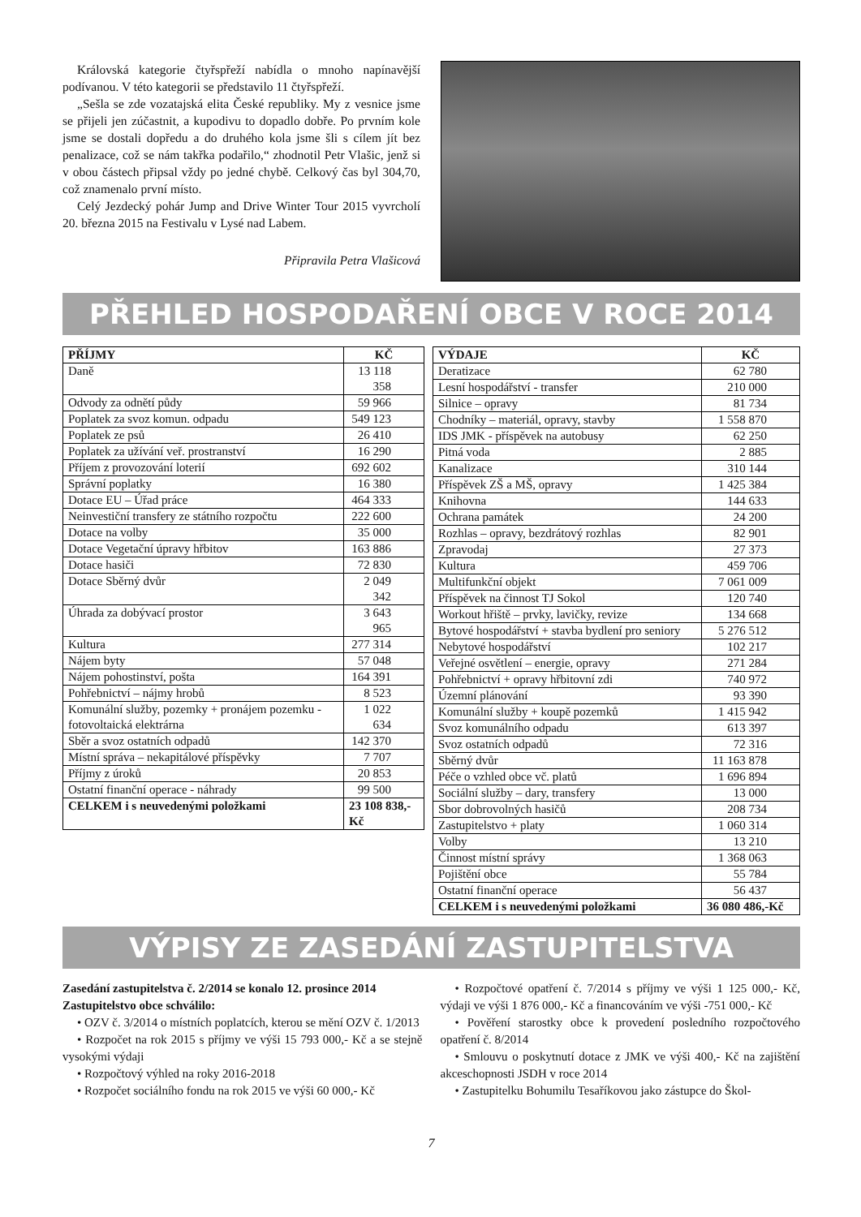Královská kategorie čtyřspřeží nabídla o mnoho napínavější podívanou. V této kategorii se představilo 11 čtyřspřeží.
„Sešla se zde vozatajská elita České republiky. My z vesnice jsme se přijeli jen zúčastnit, a kupodivu to dopadlo dobře. Po prvním kole jsme se dostali dopředu a do druhého kola jsme šli s cílem jít bez penalizace, což se nám takřka podařilo,“ zhodnotil Petr Vlašic, jenž si v obou částech připsal vždy po jedné chybě. Celkový čas byl 304,70, což znamenalo první místo.
Celý Jezdecký pohár Jump and Drive Winter Tour 2015 vyvrcholí 20. března 2015 na Festivalu v Lysé nad Labem.
Připravila Petra Vlašicová
PŘEHLED HOSPODAŘENÍ OBCE V ROCE 2014
| PŘÍJMY | KČ |
| --- | --- |
| Daně | 13 118 358 |
| Odvody za odnětí půdy | 59 966 |
| Poplatek za svoz komun. odpadu | 549 123 |
| Poplatek ze psů | 26 410 |
| Poplatek za užívání veř. prostranství | 16 290 |
| Příjem z provozování loterií | 692 602 |
| Správní poplatky | 16 380 |
| Dotace EU – Úřad práce | 464 333 |
| Neinvestiční transfery ze státního rozpočtu | 222 600 |
| Dotace na volby | 35 000 |
| Dotace Vegetační úpravy hřbitov | 163 886 |
| Dotace hasiči | 72 830 |
| Dotace Sběrný dvůr | 2 049 342 |
| Úhrada za dobývací prostor | 3 643 965 |
| Kultura | 277 314 |
| Nájem byty | 57 048 |
| Nájem pohostinství, pošta | 164 391 |
| Pohřebnictví – nájmy hrobů | 8 523 |
| Komunální služby, pozemky + pronájem pozemku - fotovoltaická elektrárna | 1 022 634 |
| Sběr a svoz ostatních odpadů | 142 370 |
| Místní správa – nekapitálové příspěvky | 7 707 |
| Příjmy z úroků | 20 853 |
| Ostatní finanční operace - náhrady | 99 500 |
| CELKEM i s neuvedenými položkami | 23 108 838,-Kč |
| VÝDAJE | KČ |
| --- | --- |
| Deratizace | 62 780 |
| Lesní hospodářství - transfer | 210 000 |
| Silnice – opravy | 81 734 |
| Chodníky – materiál, opravy, stavby | 1 558 870 |
| IDS JMK - příspěvek na autobusy | 62 250 |
| Pitná voda | 2 885 |
| Kanalizace | 310 144 |
| Příspěvek ZŠ a MŠ, opravy | 1 425 384 |
| Knihovna | 144 633 |
| Ochrana památek | 24 200 |
| Rozhlas – opravy, bezdrátový rozhlas | 82 901 |
| Zpravodaj | 27 373 |
| Kultura | 459 706 |
| Multifunkční objekt | 7 061 009 |
| Příspěvek na činnost TJ Sokol | 120 740 |
| Workout hřiště – prvky, lavičky, revize | 134 668 |
| Bytové hospodářství + stavba bydlení pro seniory | 5 276 512 |
| Nebytové hospodářství | 102 217 |
| Veřejné osvětlení – energie, opravy | 271 284 |
| Pohřebnictví + opravy hřbitovní zdi | 740 972 |
| Územní plánování | 93 390 |
| Komunální služby + koupě pozemků | 1 415 942 |
| Svoz komunálního odpadu | 613 397 |
| Svoz ostatních odpadů | 72 316 |
| Sběrný dvůr | 11 163 878 |
| Péče o vzhled obce vč. platů | 1 696 894 |
| Sociální služby – dary, transfery | 13 000 |
| Sbor dobrovolných hasičů | 208 734 |
| Zastupitelstvo + platy | 1 060 314 |
| Volby | 13 210 |
| Činnost místní správy | 1 368 063 |
| Pojištění obce | 55 784 |
| Ostatní finanční operace | 56 437 |
| CELKEM i s neuvedenými položkami | 36 080 486,-Kč |
VÝPISY ZE ZASEDÁNÍ ZASTUPITELSTVA
Zasedání zastupitelstva č. 2/2014 se konalo 12. prosince 2014
Zastupitelstvo obce schválilo:
• OZV č. 3/2014 o místních poplatcích, kterou se mění OZV č. 1/2013
• Rozpočet na rok 2015 s příjmy ve výši 15 793 000,- Kč a se stejně vysokými výdaji
• Rozpočtový výhled na roky 2016-2018
• Rozpočet sociálního fondu na rok 2015 ve výši 60 000,- Kč
• Rozpočtové opatření č. 7/2014 s příjmy ve výši 1 125 000,- Kč, výdaji ve výši 1 876 000,- Kč a financováním ve výši -751 000,- Kč
• Pověření starostky obce k provedení posledního rozpočtového opatření č. 8/2014
• Smlouvu o poskytnutí dotace z JMK ve výši 400,- Kč na zajištění akceschopnosti JSDH v roce 2014
• Zastupitelku Bohumilu Tesaříkovou jako zástupce do Škol-
7